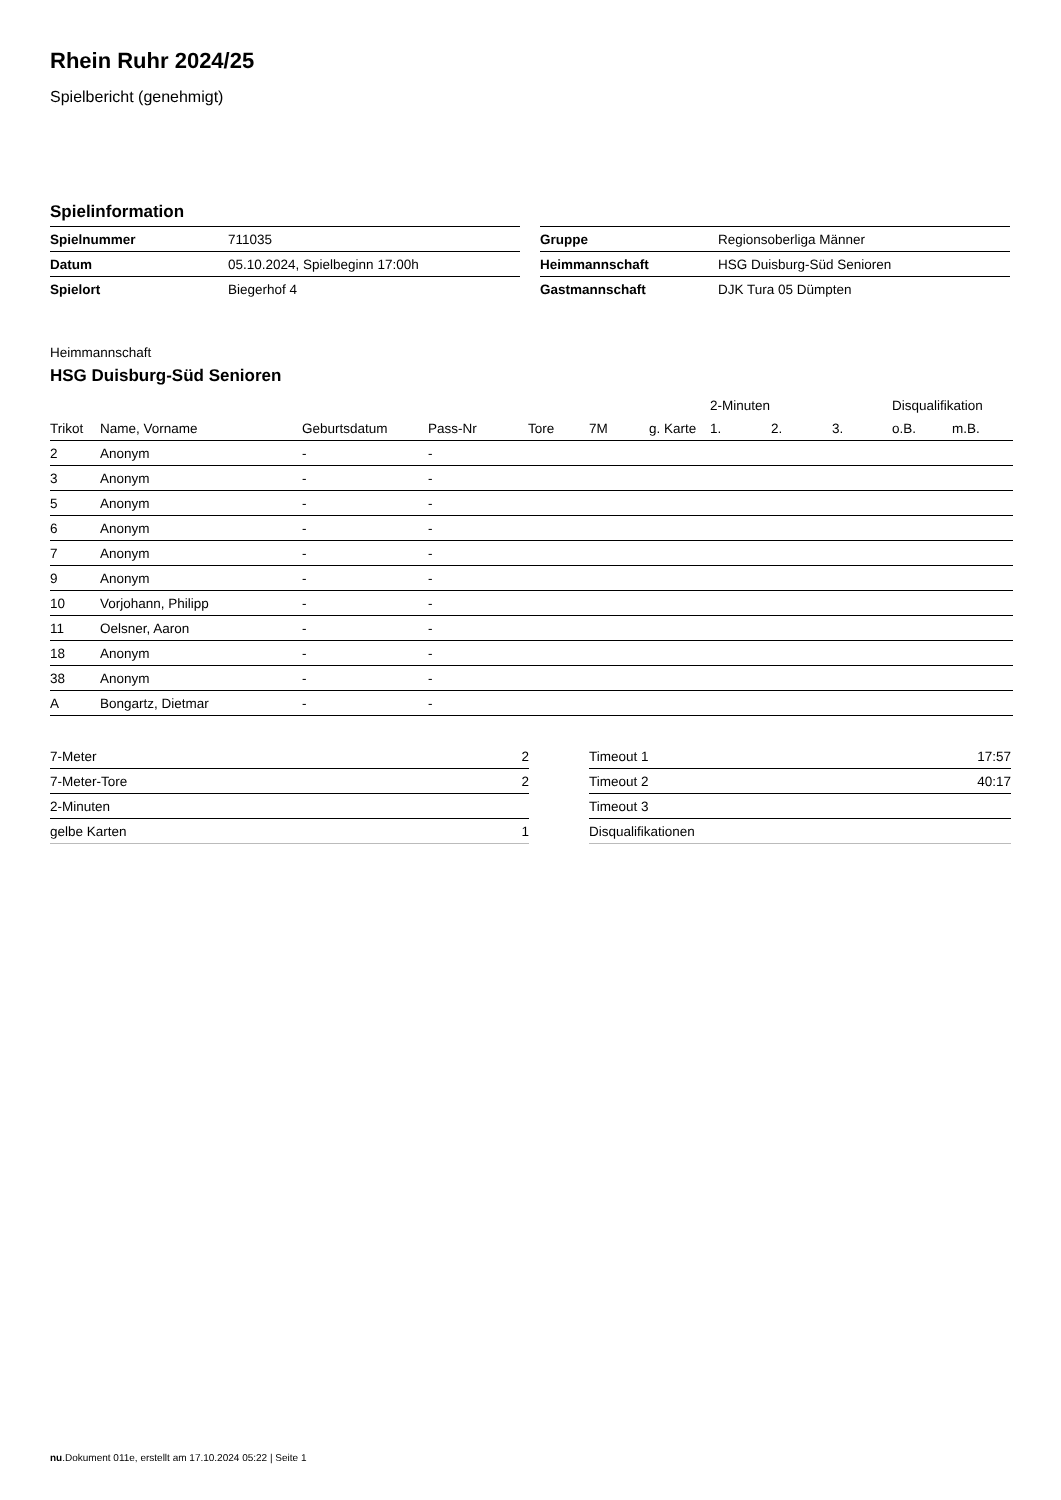Rhein Ruhr 2024/25
Spielbericht (genehmigt)
Spielinformation
| Spielnummer | 711035 |
| Datum | 05.10.2024, Spielbeginn 17:00h |
| Spielort | Biegerhof 4 |
| Gruppe | Regionsoberliga Männer |
| Heimmannschaft | HSG Duisburg-Süd Senioren |
| Gastmannschaft | DJK Tura 05 Dümpten |
Heimmannschaft
HSG Duisburg-Süd Senioren
| | | | | | | | 2-Minuten | | | Disqualifikation | |
| --- | --- | --- | --- | --- | --- | --- | --- | --- | --- | --- | --- |
| Trikot | Name, Vorname | Geburtsdatum | Pass-Nr | Tore | 7M | g. Karte | 1. | 2. | 3. | o.B. | m.B. |
| 2 | Anonym | - | - | | | | | | | | |
| 3 | Anonym | - | - | | | | | | | | |
| 5 | Anonym | - | - | | | | | | | | |
| 6 | Anonym | - | - | | | | | | | | |
| 7 | Anonym | - | - | | | | | | | | |
| 9 | Anonym | - | - | | | | | | | | |
| 10 | Vorjohann, Philipp | - | - | | | | | | | | |
| 11 | Oelsner, Aaron | - | - | | | | | | | | |
| 18 | Anonym | - | - | | | | | | | | |
| 38 | Anonym | - | - | | | | | | | | |
| A | Bongartz, Dietmar | - | - | | | | | | | | |
| 7-Meter | 2 |
| 7-Meter-Tore | 2 |
| 2-Minuten | |
| gelbe Karten | 1 |
| Timeout 1 | 17:57 |
| Timeout 2 | 40:17 |
| Timeout 3 | |
| Disqualifikationen | |
nu.Dokument 011e, erstellt am 17.10.2024 05:22 | Seite 1